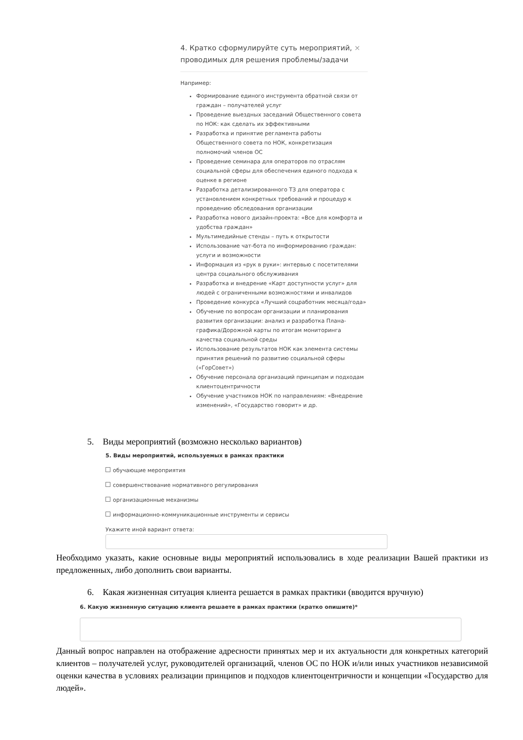4. Кратко сформулируйте суть мероприятий, проводимых для решения проблемы/задачи ×
Например:
Формирование единого инструмента обратной связи от граждан – получателей услуг
Проведение выездных заседаний Общественного совета по НОК: как сделать их эффективными
Разработка и принятие регламента работы Общественного совета по НОК, конкретизация полномочий членов ОС
Проведение семинара для операторов по отраслям социальной сферы для обеспечения единого подхода к оценке в регионе
Разработка детализированного ТЗ для оператора с установлением конкретных требований и процедур к проведению обследования организации
Разработка нового дизайн-проекта: «Все для комфорта и удобства граждан»
Мультимедийные стенды – путь к открытости
Использование чат-бота по информированию граждан: услуги и возможности
Информация из «рук в руки»: интервью с посетителями центра социального обслуживания
Разработка и внедрение «Карт доступности услуг» для людей с ограниченными возможностями и инвалидов
Проведение конкурса «Лучший соцработник месяца/года»
Обучение по вопросам организации и планирования развития организации: анализ и разработка Плана-графика/Дорожной карты по итогам мониторинга качества социальной среды
Использование результатов НОК как элемента системы принятия решений по развитию социальной сферы («ГорСовет»)
Обучение персонала организаций принципам и подходам клиентоцентричности
Обучение участников НОК по направлениям: «Внедрение изменений», «Государство говорит» и др.
5. Виды мероприятий (возможно несколько вариантов)
5. Виды мероприятий, используемых в рамках практики
обучающие мероприятия
совершенствование нормативного регулирования
организационные механизмы
информационно-коммуникационные инструменты и сервисы
Укажите иной вариант ответа:
Необходимо указать, какие основные виды мероприятий использовались в ходе реализации Вашей практики из предложенных, либо дополнить свои варианты.
6. Какая жизненная ситуация клиента решается в рамках практики (вводится вручную)
6. Какую жизненную ситуацию клиента решаете в рамках практики (кратко опишите)*
Данный вопрос направлен на отображение адресности принятых мер и их актуальности для конкретных категорий клиентов – получателей услуг, руководителей организаций, членов ОС по НОК и/или иных участников независимой оценки качества в условиях реализации принципов и подходов клиентоцентричности и концепции «Государство для людей».